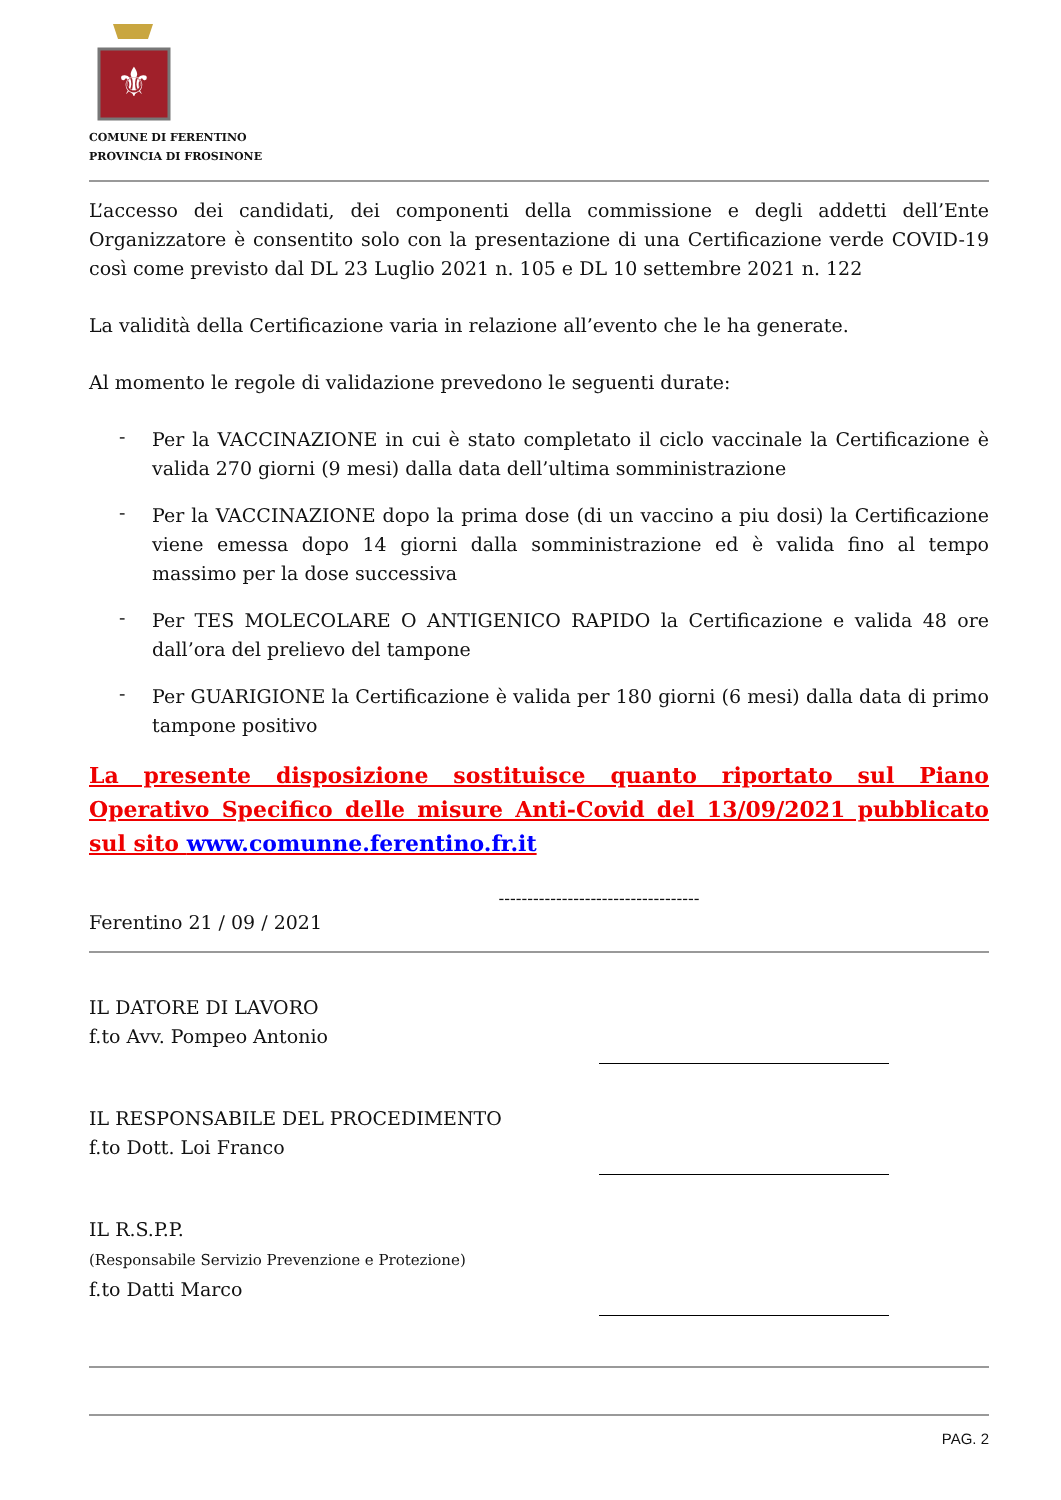⚜
COMUNE DI FERENTINO
PROVINCIA DI FROSINONE
L’accesso dei candidati, dei componenti della commissione e degli addetti dell’Ente Organizzatore è consentito solo con la presentazione di una Certificazione verde COVID-19 così come previsto dal DL 23 Luglio 2021 n. 105 e DL 10 settembre 2021 n. 122
La validità della Certificazione varia in relazione all’evento che le ha generate.
Al momento le regole di validazione prevedono le seguenti durate:
-
Per la VACCINAZIONE in cui è stato completato il ciclo vaccinale la Certificazione è valida 270 giorni (9 mesi) dalla data dell’ultima somministrazione
-
Per la VACCINAZIONE dopo la prima dose (di un vaccino a piu dosi) la Certificazione viene emessa dopo 14 giorni dalla somministrazione ed è valida fino al tempo massimo per la dose successiva
-
Per TES MOLECOLARE O ANTIGENICO RAPIDO la Certificazione e valida 48 ore dall’ora del prelievo del tampone
-
Per GUARIGIONE la Certificazione è valida per 180 giorni (6 mesi) dalla data di primo tampone positivo
La presente disposizione sostituisce quanto riportato sul Piano Operativo Specifico delle misure Anti-Covid del 13/09/2021 pubblicato sul sito www.comunne.ferentino.fr.it
-----------------------------------
Ferentino 21 / 09 / 2021
IL DATORE DI LAVORO
f.to Avv. Pompeo Antonio
IL RESPONSABILE DEL PROCEDIMENTO
f.to Dott. Loi Franco
IL R.S.P.P.
(Responsabile Servizio Prevenzione e Protezione)
f.to Datti Marco
PAG. 2